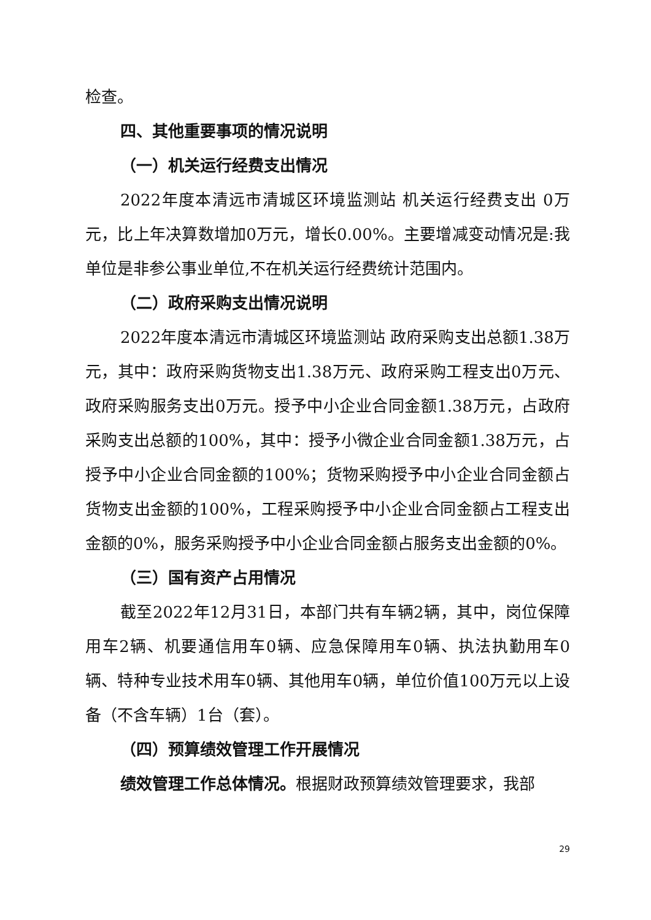检查。
四、其他重要事项的情况说明
（一）机关运行经费支出情况
2022年度本清远市清城区环境监测站 机关运行经费支出 0万元，比上年决算数增加0万元，增长0.00%。主要增减变动情况是:我单位是非参公事业单位,不在机关运行经费统计范围内。
（二）政府采购支出情况说明
2022年度本清远市清城区环境监测站 政府采购支出总额1.38万元，其中：政府采购货物支出1.38万元、政府采购工程支出0万元、政府采购服务支出0万元。授予中小企业合同金额1.38万元，占政府采购支出总额的100%，其中：授予小微企业合同金额1.38万元，占授予中小企业合同金额的100%；货物采购授予中小企业合同金额占货物支出金额的100%，工程采购授予中小企业合同金额占工程支出金额的0%，服务采购授予中小企业合同金额占服务支出金额的0%。
（三）国有资产占用情况
截至2022年12月31日，本部门共有车辆2辆，其中，岗位保障用车2辆、机要通信用车0辆、应急保障用车0辆、执法执勤用车0辆、特种专业技术用车0辆、其他用车0辆，单位价值100万元以上设备（不含车辆）1台（套）。
（四）预算绩效管理工作开展情况
绩效管理工作总体情况。根据财政预算绩效管理要求，我部
29